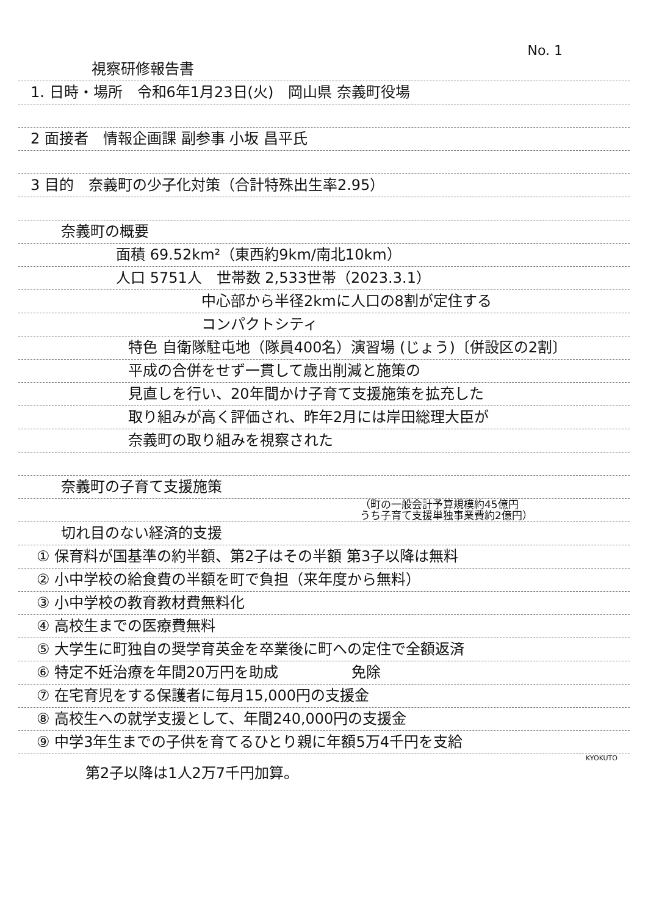No. 1
視察研修報告書
1. 日時・場所　令和6年1月23日(火)　岡山県 奈義町役場
2 面接者　情報企画課 副参事 小坂 昌平氏
3 目的　奈義町の少子化対策（合計特殊出生率2.95）
奈義町の概要
面積 69.52km²（東西約9km/南北10km）
人口 5751人　世帯数 2,533世帯（2023.3.1）
中心部から半径2kmに人口の8割が定住する
コンパクトシティ
特色 自衛隊駐屯地（隊員400名）演習場 (じょう)〔併設区の2割〕
平成の合併をせず一貫して歳出削減と施策の
見直しを行い、20年間かけ子育て支援施策を拡充した
取り組みが高く評価され、昨年2月には岸田総理大臣が
奈義町の取り組みを視察された
奈義町の子育て支援施策
（町の一般会計予算規模約45億円
うち子育て支援単独事業費約2億円）
切れ目のない経済的支援
① 保育料が国基準の約半額、第2子はその半額 第3子以降は無料
② 小中学校の給食費の半額を町で負担（来年度から無料）
③ 小中学校の教育教材費無料化
④ 高校生までの医療費無料
⑤ 大学生に町独自の奨学育英金を卒業後に町への定住で全額返済
⑥ 特定不妊治療を年間20万円を助成　　　　　免除
⑦ 在宅育児をする保護者に毎月15,000円の支援金
⑧ 高校生への就学支援として、年間240,000円の支援金
⑨ 中学3年生までの子供を育てるひとり親に年額5万4千円を支給
KYOKUTO
第2子以降は1人2万7千円加算。